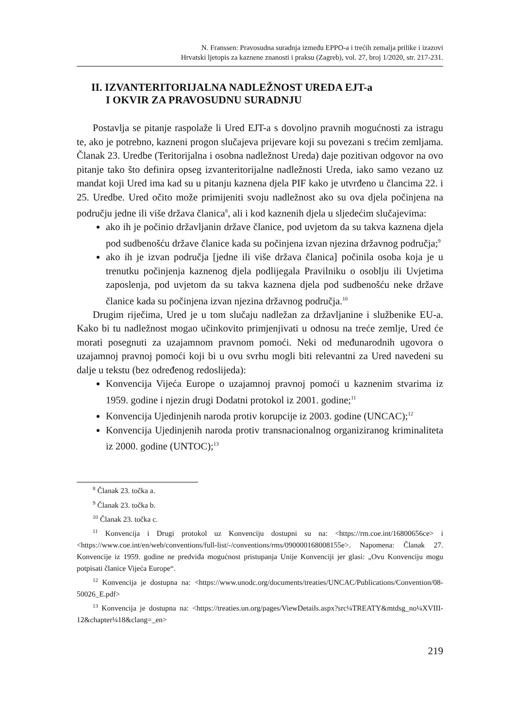N. Franssen: Pravosudna suradnja između EPPO-a i trećih zemalja prilike i izazovi
Hrvatski ljetopis za kaznene znanosti i praksu (Zagreb), vol. 27, broj 1/2020, str. 217-231.
II. IZVANTERITORIJALNA NADLEŽNOST UREDA EJT-a
I OKVIR ZA PRAVOSUDNU SURADNJU
Postavlja se pitanje raspolaže li Ured EJT-a s dovoljno pravnih mogućnosti za istragu te, ako je potrebno, kazneni progon slučajeva prijevare koji su povezani s trećim zemljama. Članak 23. Uredbe (Teritorijalna i osobna nadležnost Ureda) daje pozitivan odgovor na ovo pitanje tako što definira opseg izvanteritorijalne nadležnosti Ureda, iako samo vezano uz mandat koji Ured ima kad su u pitanju kaznena djela PIF kako je utvrđeno u člancima 22. i 25. Uredbe. Ured očito može primijeniti svoju nadležnost ako su ova djela počinjena na području jedne ili više država članica<sup>8</sup>, ali i kod kaznenih djela u sljedećim slučajevima:
ako ih je počinio državljanin države članice, pod uvjetom da su takva kaznena djela pod sudbenošću države članice kada su počinjena izvan njezina državnog područja;<sup>9</sup>
ako ih je izvan područja [jedne ili više država članica] počinila osoba koja je u trenutku počinjenja kaznenog djela podlijegala Pravilniku o osoblju ili Uvjetima zaposlenja, pod uvjetom da su takva kaznena djela pod sudbenošću neke države članice kada su počinjena izvan njezina državnog područja.<sup>10</sup>
Drugim riječima, Ured je u tom slučaju nadležan za državljanine i službenike EU-a. Kako bi tu nadležnost mogao učinkovito primjenjivati u odnosu na treće zemlje, Ured će morati posegnuti za uzajamnom pravnom pomoći. Neki od međunarodnih ugovora o uzajamnoj pravnoj pomoći koji bi u ovu svrhu mogli biti relevantni za Ured navedeni su dalje u tekstu (bez određenog redoslijeda):
Konvencija Vijeća Europe o uzajamnoj pravnoj pomoći u kaznenim stvarima iz 1959. godine i njezin drugi Dodatni protokol iz 2001. godine;<sup>11</sup>
Konvencija Ujedinjenih naroda protiv korupcije iz 2003. godine (UNCAC);<sup>12</sup>
Konvencija Ujedinjenih naroda protiv transnacionalnog organiziranog kriminaliteta iz 2000. godine (UNTOC);<sup>13</sup>
<sup>8</sup> Članak 23. točka a.
<sup>9</sup> Članak 23. točka b.
<sup>10</sup> Članak 23. točka c.
<sup>11</sup> Konvencija i Drugi protokol uz Konvenciju dostupni su na: <https://rm.coe.int/16800656ce> i <https://www.coe.int/en/web/conventions/full-list/-/conventions/rms/090000168008155e>. Napomena: Članak 27. Konvencije iz 1959. godine ne predviđa mogućnost pristupanja Unije Konvenciji jer glasi: „Ovu Konvenciju mogu potpisati članice Vijeća Europe“.
<sup>12</sup> Konvencija je dostupna na: <https://www.unodc.org/documents/treaties/UNCAC/Publications/Convention/08-50026_E.pdf>
<sup>13</sup> Konvencija je dostupna na: <https://treaties.un.org/pages/ViewDetails.aspx?src¼TREATY&mtdsg_no¼XVIII-12&chapter¼18&clang=_en>
219